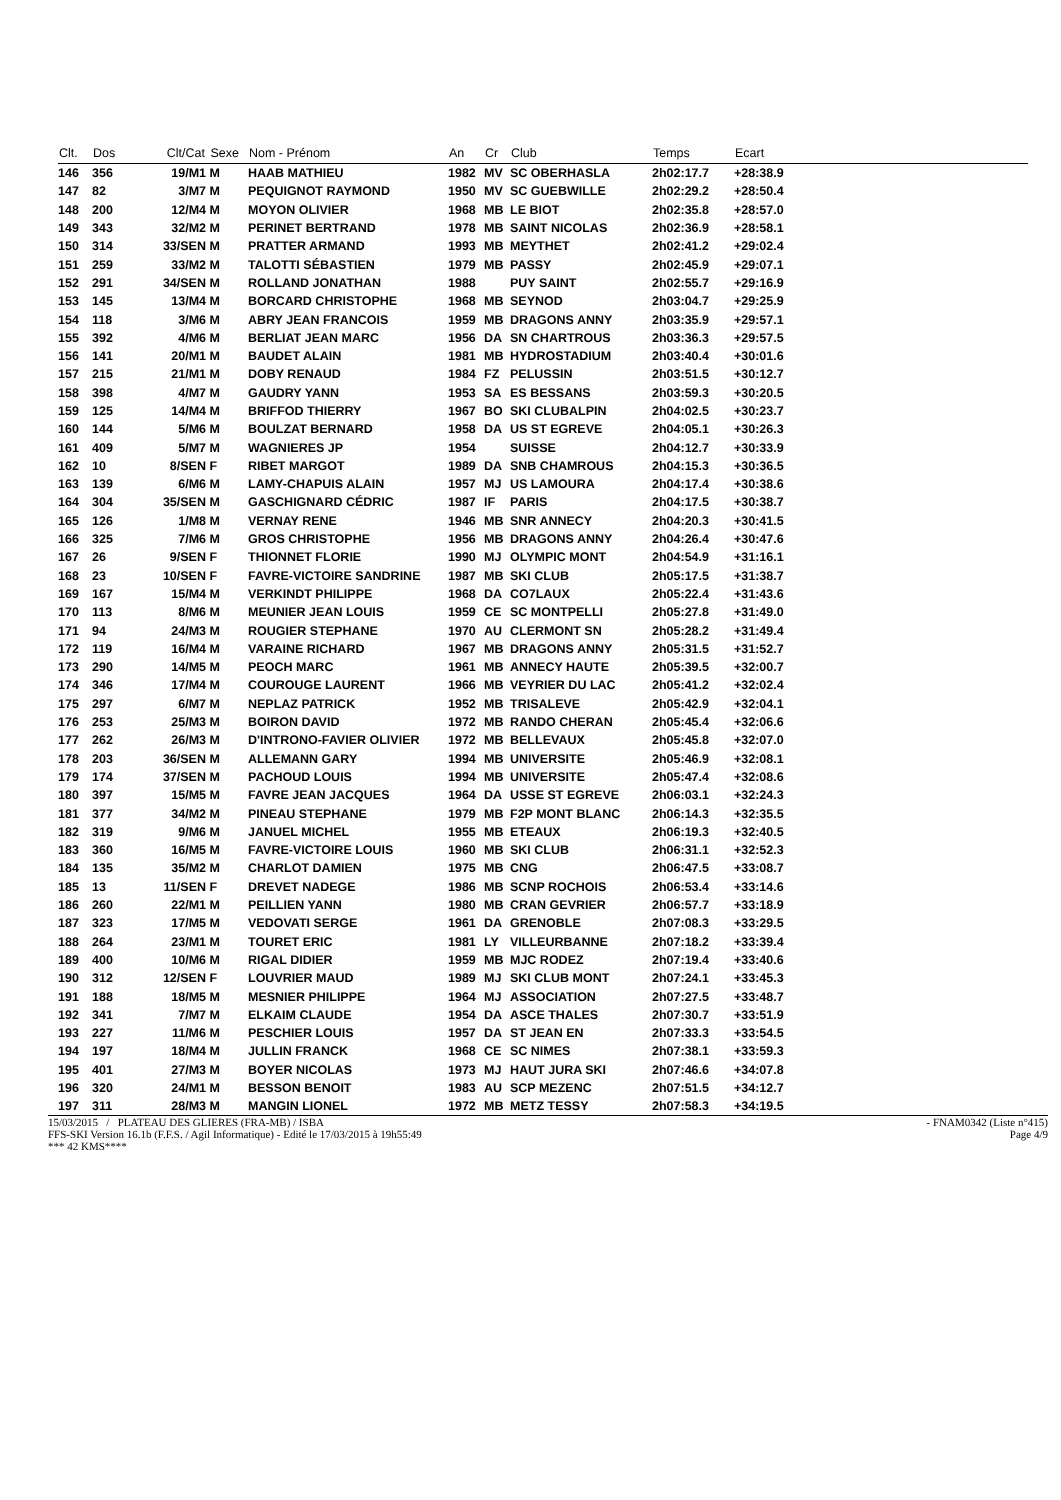| Clt. | Dos | Clt/Cat | Sexe | Nom - Prénom | An | Cr | Club | Temps | Ecart | |
| --- | --- | --- | --- | --- | --- | --- | --- | --- | --- | --- |
| 146 | 356 | 19/M1 | M | HAAB MATHIEU | 1982 | MV | SC OBERHASLA | 2h02:17.7 | +28:38.9 | |
| 147 | 82 | 3/M7 | M | PEQUIGNOT RAYMOND | 1950 | MV | SC GUEBWILLE | 2h02:29.2 | +28:50.4 | |
| 148 | 200 | 12/M4 | M | MOYON OLIVIER | 1968 | MB | LE BIOT | 2h02:35.8 | +28:57.0 | |
| 149 | 343 | 32/M2 | M | PERINET BERTRAND | 1978 | MB | SAINT NICOLAS | 2h02:36.9 | +28:58.1 | |
| 150 | 314 | 33/SEN | M | PRATTER ARMAND | 1993 | MB | MEYTHET | 2h02:41.2 | +29:02.4 | |
| 151 | 259 | 33/M2 | M | TALOTTI SÉBASTIEN | 1979 | MB | PASSY | 2h02:45.9 | +29:07.1 | |
| 152 | 291 | 34/SEN | M | ROLLAND JONATHAN | 1988 | | PUY SAINT | 2h02:55.7 | +29:16.9 | |
| 153 | 145 | 13/M4 | M | BORCARD CHRISTOPHE | 1968 | MB | SEYNOD | 2h03:04.7 | +29:25.9 | |
| 154 | 118 | 3/M6 | M | ABRY JEAN FRANCOIS | 1959 | MB | DRAGONS ANNY | 2h03:35.9 | +29:57.1 | |
| 155 | 392 | 4/M6 | M | BERLIAT JEAN MARC | 1956 | DA | SN CHARTROUS | 2h03:36.3 | +29:57.5 | |
| 156 | 141 | 20/M1 | M | BAUDET ALAIN | 1981 | MB | HYDROSTADIUM | 2h03:40.4 | +30:01.6 | |
| 157 | 215 | 21/M1 | M | DOBY RENAUD | 1984 | FZ | PELUSSIN | 2h03:51.5 | +30:12.7 | |
| 158 | 398 | 4/M7 | M | GAUDRY YANN | 1953 | SA | ES BESSANS | 2h03:59.3 | +30:20.5 | |
| 159 | 125 | 14/M4 | M | BRIFFOD THIERRY | 1967 | BO | SKI CLUBALPIN | 2h04:02.5 | +30:23.7 | |
| 160 | 144 | 5/M6 | M | BOULZAT BERNARD | 1958 | DA | US ST EGREVE | 2h04:05.1 | +30:26.3 | |
| 161 | 409 | 5/M7 | M | WAGNIERES JP | 1954 | | SUISSE | 2h04:12.7 | +30:33.9 | |
| 162 | 10 | 8/SEN | F | RIBET MARGOT | 1989 | DA | SNB CHAMROUS | 2h04:15.3 | +30:36.5 | |
| 163 | 139 | 6/M6 | M | LAMY-CHAPUIS ALAIN | 1957 | MJ | US LAMOURA | 2h04:17.4 | +30:38.6 | |
| 164 | 304 | 35/SEN | M | GASCHIGNARD CÉDRIC | 1987 | IF | PARIS | 2h04:17.5 | +30:38.7 | |
| 165 | 126 | 1/M8 | M | VERNAY RENE | 1946 | MB | SNR ANNECY | 2h04:20.3 | +30:41.5 | |
| 166 | 325 | 7/M6 | M | GROS CHRISTOPHE | 1956 | MB | DRAGONS ANNY | 2h04:26.4 | +30:47.6 | |
| 167 | 26 | 9/SEN | F | THIONNET FLORIE | 1990 | MJ | OLYMPIC MONT | 2h04:54.9 | +31:16.1 | |
| 168 | 23 | 10/SEN | F | FAVRE-VICTOIRE SANDRINE | 1987 | MB | SKI CLUB | 2h05:17.5 | +31:38.7 | |
| 169 | 167 | 15/M4 | M | VERKINDT PHILIPPE | 1968 | DA | CO7LAUX | 2h05:22.4 | +31:43.6 | |
| 170 | 113 | 8/M6 | M | MEUNIER JEAN LOUIS | 1959 | CE | SC MONTPELLI | 2h05:27.8 | +31:49.0 | |
| 171 | 94 | 24/M3 | M | ROUGIER STEPHANE | 1970 | AU | CLERMONT SN | 2h05:28.2 | +31:49.4 | |
| 172 | 119 | 16/M4 | M | VARAINE RICHARD | 1967 | MB | DRAGONS ANNY | 2h05:31.5 | +31:52.7 | |
| 173 | 290 | 14/M5 | M | PEOCH MARC | 1961 | MB | ANNECY HAUTE | 2h05:39.5 | +32:00.7 | |
| 174 | 346 | 17/M4 | M | COUROUGE LAURENT | 1966 | MB | VEYRIER DU LAC | 2h05:41.2 | +32:02.4 | |
| 175 | 297 | 6/M7 | M | NEPLAZ PATRICK | 1952 | MB | TRISALEVE | 2h05:42.9 | +32:04.1 | |
| 176 | 253 | 25/M3 | M | BOIRON DAVID | 1972 | MB | RANDO CHERAN | 2h05:45.4 | +32:06.6 | |
| 177 | 262 | 26/M3 | M | D'INTRONO-FAVIER OLIVIER | 1972 | MB | BELLEVAUX | 2h05:45.8 | +32:07.0 | |
| 178 | 203 | 36/SEN | M | ALLEMANN GARY | 1994 | MB | UNIVERSITE | 2h05:46.9 | +32:08.1 | |
| 179 | 174 | 37/SEN | M | PACHOUD LOUIS | 1994 | MB | UNIVERSITE | 2h05:47.4 | +32:08.6 | |
| 180 | 397 | 15/M5 | M | FAVRE JEAN JACQUES | 1964 | DA | USSE ST EGREVE | 2h06:03.1 | +32:24.3 | |
| 181 | 377 | 34/M2 | M | PINEAU STEPHANE | 1979 | MB | F2P MONT BLANC | 2h06:14.3 | +32:35.5 | |
| 182 | 319 | 9/M6 | M | JANUEL MICHEL | 1955 | MB | ETEAUX | 2h06:19.3 | +32:40.5 | |
| 183 | 360 | 16/M5 | M | FAVRE-VICTOIRE LOUIS | 1960 | MB | SKI CLUB | 2h06:31.1 | +32:52.3 | |
| 184 | 135 | 35/M2 | M | CHARLOT DAMIEN | 1975 | MB | CNG | 2h06:47.5 | +33:08.7 | |
| 185 | 13 | 11/SEN | F | DREVET NADEGE | 1986 | MB | SCNP ROCHOIS | 2h06:53.4 | +33:14.6 | |
| 186 | 260 | 22/M1 | M | PEILLIEN YANN | 1980 | MB | CRAN GEVRIER | 2h06:57.7 | +33:18.9 | |
| 187 | 323 | 17/M5 | M | VEDOVATI SERGE | 1961 | DA | GRENOBLE | 2h07:08.3 | +33:29.5 | |
| 188 | 264 | 23/M1 | M | TOURET ERIC | 1981 | LY | VILLEURBANNE | 2h07:18.2 | +33:39.4 | |
| 189 | 400 | 10/M6 | M | RIGAL DIDIER | 1959 | MB | MJC RODEZ | 2h07:19.4 | +33:40.6 | |
| 190 | 312 | 12/SEN | F | LOUVRIER MAUD | 1989 | MJ | SKI CLUB MONT | 2h07:24.1 | +33:45.3 | |
| 191 | 188 | 18/M5 | M | MESNIER PHILIPPE | 1964 | MJ | ASSOCIATION | 2h07:27.5 | +33:48.7 | |
| 192 | 341 | 7/M7 | M | ELKAIM CLAUDE | 1954 | DA | ASCE THALES | 2h07:30.7 | +33:51.9 | |
| 193 | 227 | 11/M6 | M | PESCHIER LOUIS | 1957 | DA | ST JEAN EN | 2h07:33.3 | +33:54.5 | |
| 194 | 197 | 18/M4 | M | JULLIN FRANCK | 1968 | CE | SC NIMES | 2h07:38.1 | +33:59.3 | |
| 195 | 401 | 27/M3 | M | BOYER NICOLAS | 1973 | MJ | HAUT JURA SKI | 2h07:46.6 | +34:07.8 | |
| 196 | 320 | 24/M1 | M | BESSON BENOIT | 1983 | AU | SCP MEZENC | 2h07:51.5 | +34:12.7 | |
| 197 | 311 | 28/M3 | M | MANGIN LIONEL | 1972 | MB | METZ TESSY | 2h07:58.3 | +34:19.5 | |
15/03/2015 / PLATEAU DES GLIERES (FRA-MB) / ISBA - FNAM0342 (Liste n°415)
FFS-SKI Version 16.1b (F.F.S. / Agil Informatique) - Edité le 17/03/2015 à 19h55:49 Page 4/9
*** 42 KMS****